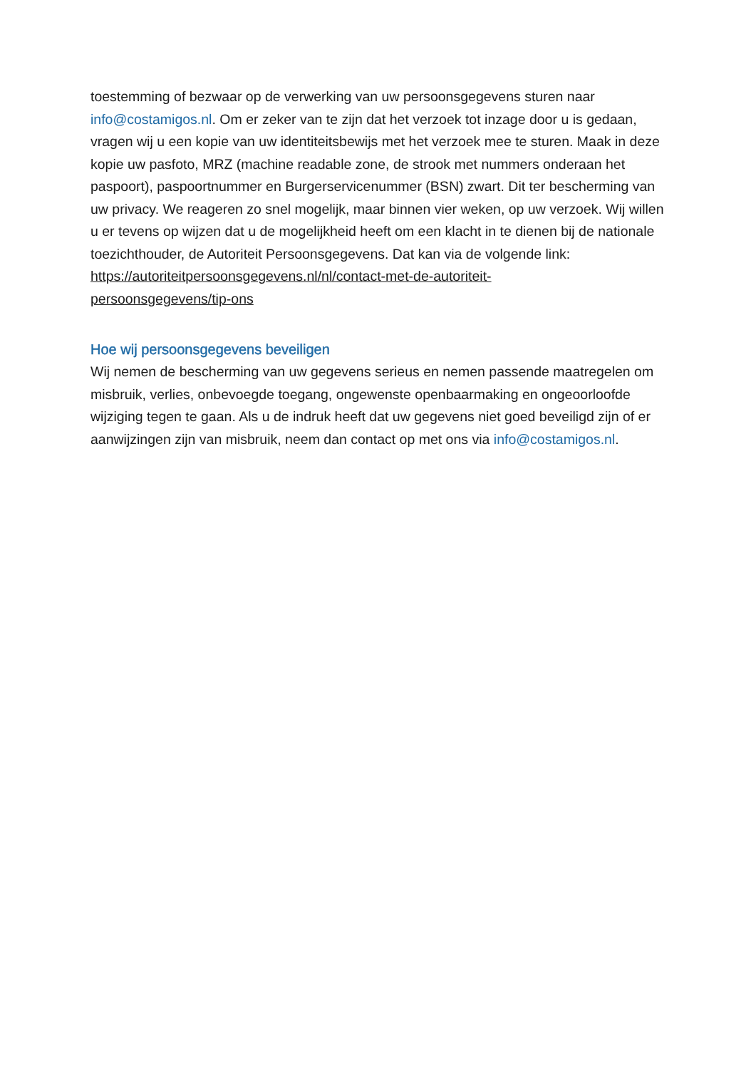toestemming of bezwaar op de verwerking van uw persoonsgegevens sturen naar info@costamigos.nl. Om er zeker van te zijn dat het verzoek tot inzage door u is gedaan, vragen wij u een kopie van uw identiteitsbewijs met het verzoek mee te sturen. Maak in deze kopie uw pasfoto, MRZ (machine readable zone, de strook met nummers onderaan het paspoort), paspoortnummer en Burgerservicenummer (BSN) zwart. Dit ter bescherming van uw privacy. We reageren zo snel mogelijk, maar binnen vier weken, op uw verzoek. Wij willen u er tevens op wijzen dat u de mogelijkheid heeft om een klacht in te dienen bij de nationale toezichthouder, de Autoriteit Persoonsgegevens. Dat kan via de volgende link:
https://autoriteitpersoonsgegevens.nl/nl/contact-met-de-autoriteit-
persoonsgegevens/tip-ons
Hoe wij persoonsgegevens beveiligen
Wij nemen de bescherming van uw gegevens serieus en nemen passende maatregelen om misbruik, verlies, onbevoegde toegang, ongewenste openbaarmaking en ongeoorloofde wijziging tegen te gaan. Als u de indruk heeft dat uw gegevens niet goed beveiligd zijn of er aanwijzingen zijn van misbruik, neem dan contact op met ons via info@costamigos.nl.